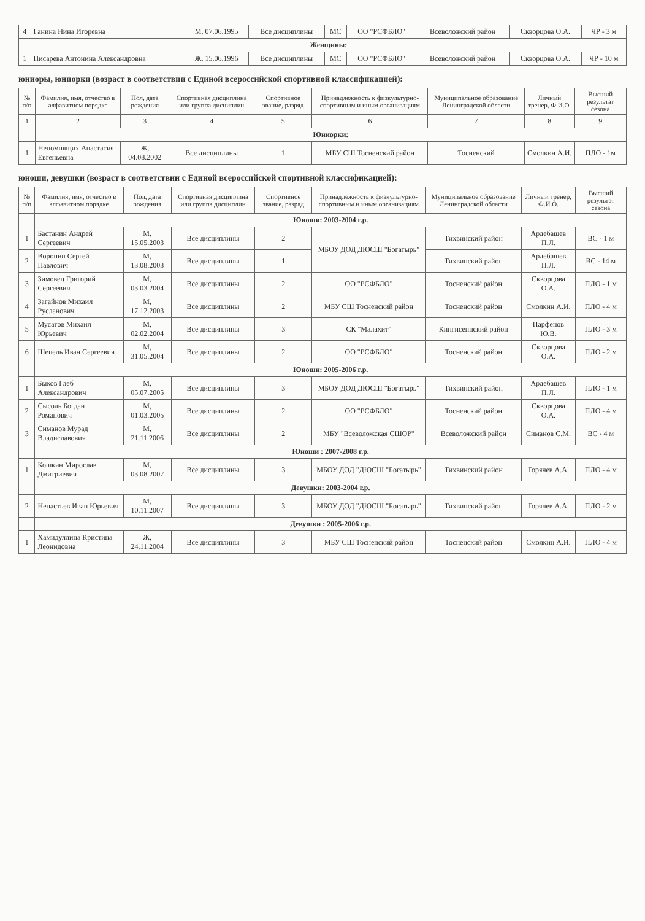| 4 | Ганина Нина Игоревна | М, 07.06.1995 | Все дисциплины | МС | ОО "РСФБЛО" | Всеволожский район | Скворцова О.А. | ЧР - 3 м |
| | Женщины: | | | | | | | |
| 1 | Писарева Антонина Александровна | Ж, 15.06.1996 | Все дисциплины | МС | ОО "РСФБЛО" | Всеволожский район | Скворцова О.А. | ЧР - 10 м |
юниоры, юниорки (возраст в соответствии с Единой всероссийской спортивной классификацией):
| № п/п | Фамилия, имя, отчество в алфавитном порядке | Пол, дата рождения | Спортивная дисциплина или группа дисциплин | Спортивное звание, разряд | Принадлежность к физкультурно-спортивным и иным организациям | Муниципальное образование Ленинградской области | Личный тренер, Ф.И.О. | Высший результат сезона |
| --- | --- | --- | --- | --- | --- | --- | --- | --- |
| 1 | 2 | 3 | 4 | 5 | 6 | 7 | 8 | 9 |
| | Юниорки: | | | | | | | |
| 1 | Непомнящих Анастасия Евгеньевна | Ж, 04.08.2002 | Все дисциплины | 1 | МБУ СШ Тосненский район | Тосненский | Смолкин А.И. | ПЛО - 1м |
юноши, девушки (возраст в соответствии с Единой всероссийской спортивной классификацией):
| № п/п | Фамилия, имя, отчество в алфавитном порядке | Пол, дата рождения | Спортивная дисциплина или группа дисциплин | Спортивное звание, разряд | Принадлежность к физкультурно-спортивным и иным организациям | Муниципальное образование Ленинградской области | Личный тренер, Ф.И.О. | Высший результат сезона |
| --- | --- | --- | --- | --- | --- | --- | --- | --- |
| | Юноши: 2003-2004 г.р. | | | | | | | |
| 1 | Бастанин Андрей Сергеевич | М, 15.05.2003 | Все дисциплины | 2 | МБОУ ДОД ДЮСШ "Богатырь" | Тихвинский район | Ардебашев П.Л. | ВС - 1 м |
| 2 | Воронин Сергей Павлович | М, 13.08.2003 | Все дисциплины | 1 | | Тихвинский район | Ардебашев П.Л. | ВС - 14 м |
| 3 | Зимовец Григорий Сергеевич | М, 03.03.2004 | Все дисциплины | 2 | ОО "РСФБЛО" | Тосненский район | Скворцова О.А. | ПЛО - 1 м |
| 4 | Загайнов Михаил Русланович | М, 17.12.2003 | Все дисциплины | 2 | МБУ СШ Тосненский район | Тосненский район | Смолкин А.И. | ПЛО - 4 м |
| 5 | Мусатов Михаил Юрьевич | М, 02.02.2004 | Все дисциплины | 3 | СК "Малахит" | Кингисеппский район | Парфенов Ю.В. | ПЛО - 3 м |
| 6 | Шепель Иван Сергеевич | М, 31.05.2004 | Все дисциплины | 2 | ОО "РСФБЛО" | Тосненский район | Скворцова О.А. | ПЛО - 2 м |
| | Юноши: 2005-2006 г.р. | | | | | | | |
| 1 | Быков Глеб Александрович | М, 05.07.2005 | Все дисциплины | 3 | МБОУ ДОД ДЮСШ "Богатырь" | Тихвинский район | Ардебашев П.Л. | ПЛО - 1 м |
| 2 | Сысоль Богдан Романович | М, 01.03.2005 | Все дисциплины | 2 | ОО "РСФБЛО" | Тосненский район | Скворцова О.А. | ПЛО - 4 м |
| 3 | Симанов Мурад Владиславович | М, 21.11.2006 | Все дисциплины | 2 | МБУ "Всеволожская СШОР" | Всеволожский район | Симанов С.М. | ВС - 4 м |
| | Юноши : 2007-2008 г.р. | | | | | | | |
| 1 | Кошкин Мирослав Дмитриевич | М, 03.08.2007 | Все дисциплины | 3 | МБОУ ДОД "ДЮСШ "Богатырь" | Тихвинский район | Горячев А.А. | ПЛО - 4 м |
| | Девушки: 2003-2004 г.р. | | | | | | | |
| 2 | Ненастьев Иван Юрьевич | М, 10.11.2007 | Все дисциплины | 3 | МБОУ ДОД "ДЮСШ "Богатырь" | Тихвинский район | Горячев А.А. | ПЛО - 2 м |
| | Девушки : 2005-2006 г.р. | | | | | | | |
| 1 | Хамидуллина Кристина Леонидовна | Ж, 24.11.2004 | Все дисциплины | 3 | МБУ СШ Тосненский район | Тосненский район | Смолкин А.И. | ПЛО - 4 м |